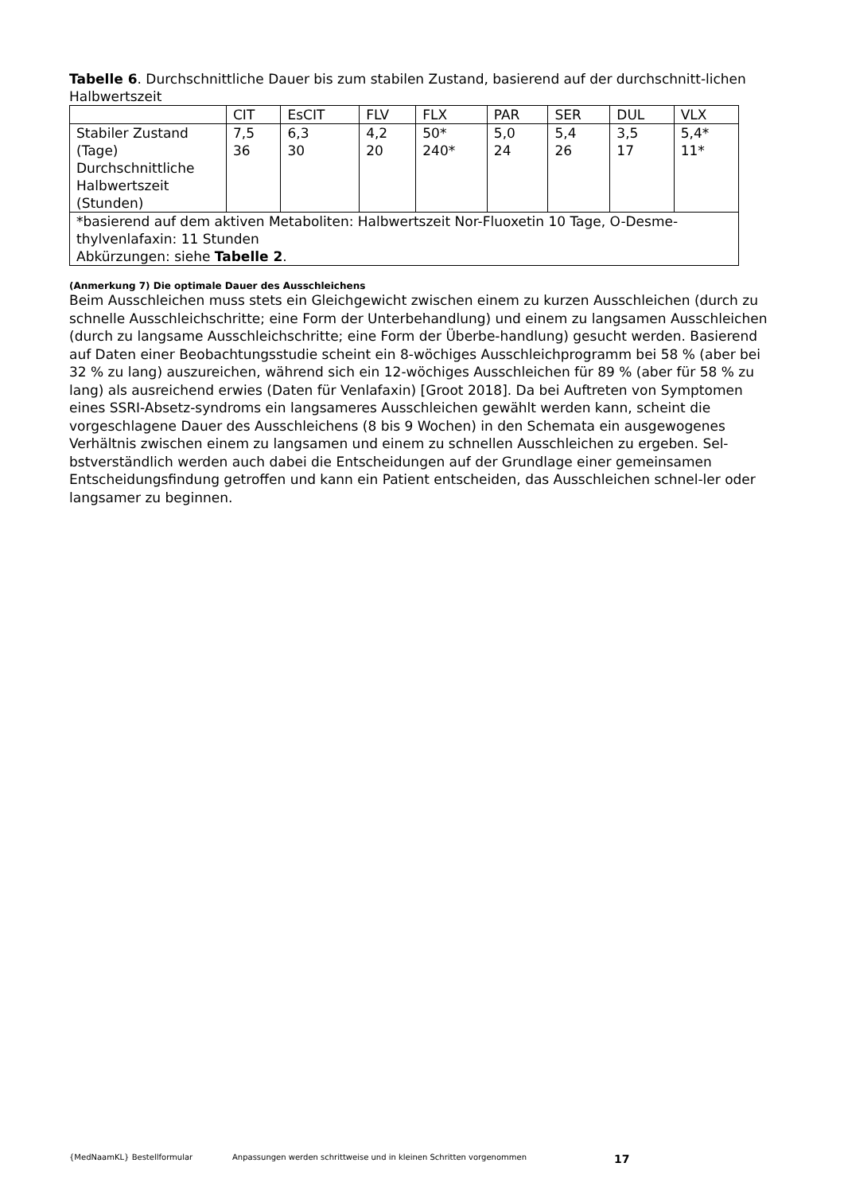Tabelle 6. Durchschnittliche Dauer bis zum stabilen Zustand, basierend auf der durchschnitt-lichen Halbwertszeit
| | CIT | EsCIT | FLV | FLX | PAR | SER | DUL | VLX |
| Stabiler Zustand (Tage) Durchschnittliche Halbwertszeit (Stunden) | 7,5 36 | 6,3 30 | 4,2 20 | 50* 240* | 5,0 24 | 5,4 26 | 3,5 17 | 5,4* 11* |
| *basierend auf dem aktiven Metaboliten: Halbwertszeit Nor-Fluoxetin 10 Tage, O-Desme-thylvenlafaxin: 11 Stunden Abkürzungen: siehe Tabelle 2 . | | | | | | | | |
(Anmerkung 7) Die optimale Dauer des Ausschleichens
Beim Ausschleichen muss stets ein Gleichgewicht zwischen einem zu kurzen Ausschleichen (durch zu schnelle Ausschleichschritte; eine Form der Unterbehandlung) und einem zu langsamen Ausschleichen (durch zu langsame Ausschleichschritte; eine Form der Überbe-handlung) gesucht werden. Basierend auf Daten einer Beobachtungsstudie scheint ein 8-wöchiges Ausschleichprogramm bei 58 % (aber bei 32 % zu lang) auszureichen, während sich ein 12-wöchiges Ausschleichen für 89 % (aber für 58 % zu lang) als ausreichend erwies (Daten für Venlafaxin) [Groot 2018]. Da bei Auftreten von Symptomen eines SSRI-Absetz-syndroms ein langsameres Ausschleichen gewählt werden kann, scheint die vorgeschlagene Dauer des Ausschleichens (8 bis 9 Wochen) in den Schemata ein ausgewogenes Verhältnis zwischen einem zu langsamen und einem zu schnellen Ausschleichen zu ergeben. Sel-bstverständlich werden auch dabei die Entscheidungen auf der Grundlage einer gemeinsamen Entscheidungsfindung getroffen und kann ein Patient entscheiden, das Ausschleichen schnel-ler oder langsamer zu beginnen.
{MedNaamKL} Bestellformular Anpassungen werden schrittweise und in kleinen Schritten vorgenommen 17